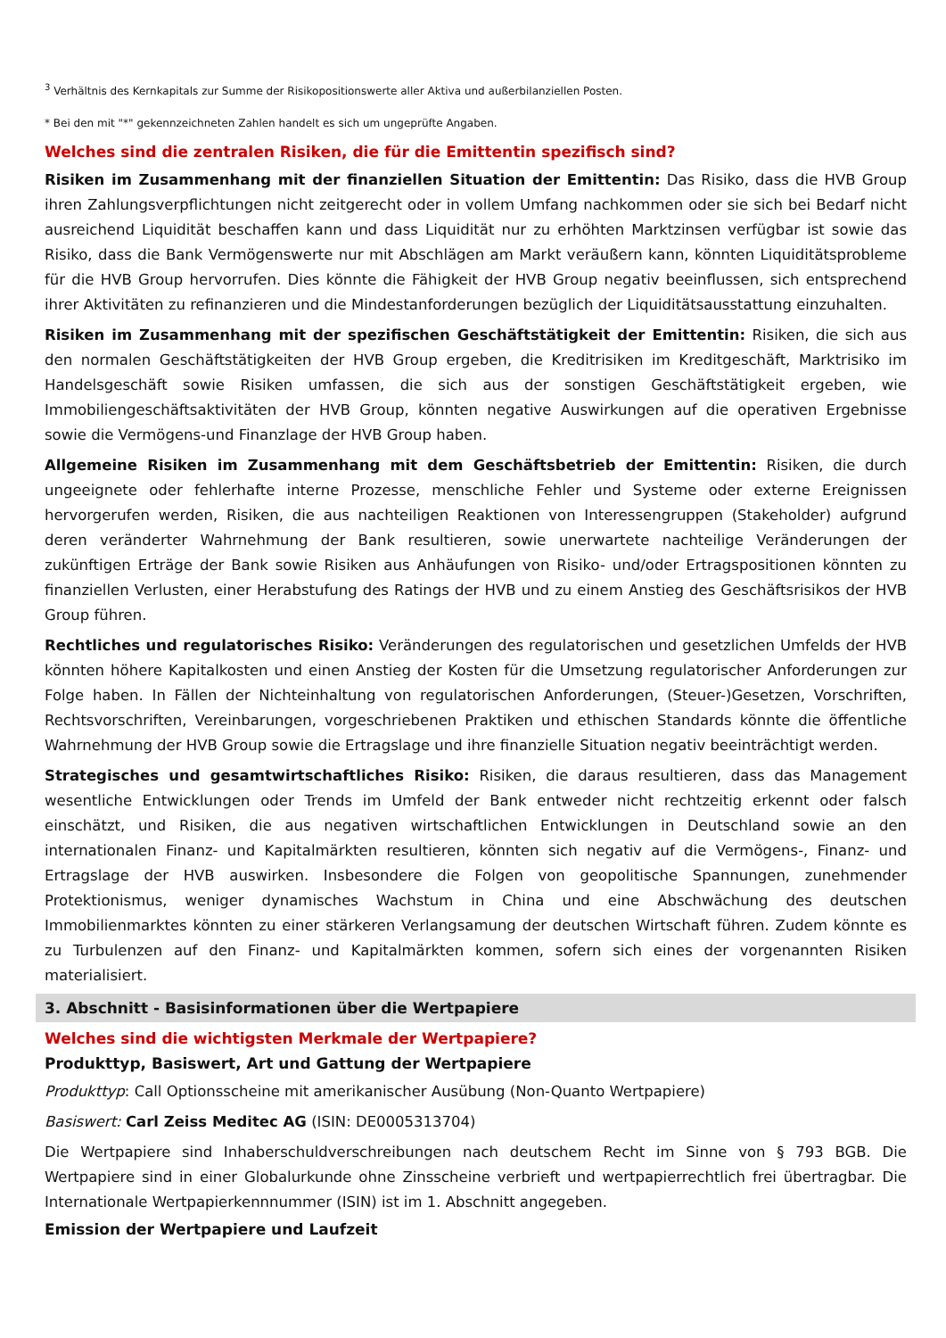<sup>3</sup> Verhältnis des Kernkapitals zur Summe der Risikopositionswerte aller Aktiva und außerbilanziellen Posten.
* Bei den mit "*" gekennzeichneten Zahlen handelt es sich um ungeprüfte Angaben.
Welches sind die zentralen Risiken, die für die Emittentin spezifisch sind?
Risiken im Zusammenhang mit der finanziellen Situation der Emittentin: Das Risiko, dass die HVB Group ihren Zahlungsverpflichtungen nicht zeitgerecht oder in vollem Umfang nachkommen oder sie sich bei Bedarf nicht ausreichend Liquidität beschaffen kann und dass Liquidität nur zu erhöhten Marktzinsen verfügbar ist sowie das Risiko, dass die Bank Vermögenswerte nur mit Abschlägen am Markt veräußern kann, könnten Liquiditätsprobleme für die HVB Group hervorrufen. Dies könnte die Fähigkeit der HVB Group negativ beeinflussen, sich entsprechend ihrer Aktivitäten zu refinanzieren und die Mindestanforderungen bezüglich der Liquiditätsausstattung einzuhalten.
Risiken im Zusammenhang mit der spezifischen Geschäftstätigkeit der Emittentin: Risiken, die sich aus den normalen Geschäftstätigkeiten der HVB Group ergeben, die Kreditrisiken im Kreditgeschäft, Marktrisiko im Handelsgeschäft sowie Risiken umfassen, die sich aus der sonstigen Geschäftstätigkeit ergeben, wie Immobiliengeschäftsaktivitäten der HVB Group, könnten negative Auswirkungen auf die operativen Ergebnisse sowie die Vermögens-und Finanzlage der HVB Group haben.
Allgemeine Risiken im Zusammenhang mit dem Geschäftsbetrieb der Emittentin: Risiken, die durch ungeeignete oder fehlerhafte interne Prozesse, menschliche Fehler und Systeme oder externe Ereignissen hervorgerufen werden, Risiken, die aus nachteiligen Reaktionen von Interessengruppen (Stakeholder) aufgrund deren veränderter Wahrnehmung der Bank resultieren, sowie unerwartete nachteilige Veränderungen der zukünftigen Erträge der Bank sowie Risiken aus Anhäufungen von Risiko- und/oder Ertragspositionen könnten zu finanziellen Verlusten, einer Herabstufung des Ratings der HVB und zu einem Anstieg des Geschäftsrisikos der HVB Group führen.
Rechtliches und regulatorisches Risiko: Veränderungen des regulatorischen und gesetzlichen Umfelds der HVB könnten höhere Kapitalkosten und einen Anstieg der Kosten für die Umsetzung regulatorischer Anforderungen zur Folge haben. In Fällen der Nichteinhaltung von regulatorischen Anforderungen, (Steuer-)Gesetzen, Vorschriften, Rechtsvorschriften, Vereinbarungen, vorgeschriebenen Praktiken und ethischen Standards könnte die öffentliche Wahrnehmung der HVB Group sowie die Ertragslage und ihre finanzielle Situation negativ beeinträchtigt werden.
Strategisches und gesamtwirtschaftliches Risiko: Risiken, die daraus resultieren, dass das Management wesentliche Entwicklungen oder Trends im Umfeld der Bank entweder nicht rechtzeitig erkennt oder falsch einschätzt, und Risiken, die aus negativen wirtschaftlichen Entwicklungen in Deutschland sowie an den internationalen Finanz- und Kapitalmärkten resultieren, könnten sich negativ auf die Vermögens-, Finanz- und Ertragslage der HVB auswirken. Insbesondere die Folgen von geopolitische Spannungen, zunehmender Protektionismus, weniger dynamisches Wachstum in China und eine Abschwächung des deutschen Immobilienmarktes könnten zu einer stärkeren Verlangsamung der deutschen Wirtschaft führen. Zudem könnte es zu Turbulenzen auf den Finanz- und Kapitalmärkten kommen, sofern sich eines der vorgenannten Risiken materialisiert.
3. Abschnitt - Basisinformationen über die Wertpapiere
Welches sind die wichtigsten Merkmale der Wertpapiere?
Produkttyp, Basiswert, Art und Gattung der Wertpapiere
Produkttyp: Call Optionsscheine mit amerikanischer Ausübung (Non-Quanto Wertpapiere)
Basiswert: Carl Zeiss Meditec AG (ISIN: DE0005313704)
Die Wertpapiere sind Inhaberschuldverschreibungen nach deutschem Recht im Sinne von § 793 BGB. Die Wertpapiere sind in einer Globalurkunde ohne Zinsscheine verbrieft und wertpapierrechtlich frei übertragbar. Die Internationale Wertpapierkennnummer (ISIN) ist im 1. Abschnitt angegeben.
Emission der Wertpapiere und Laufzeit